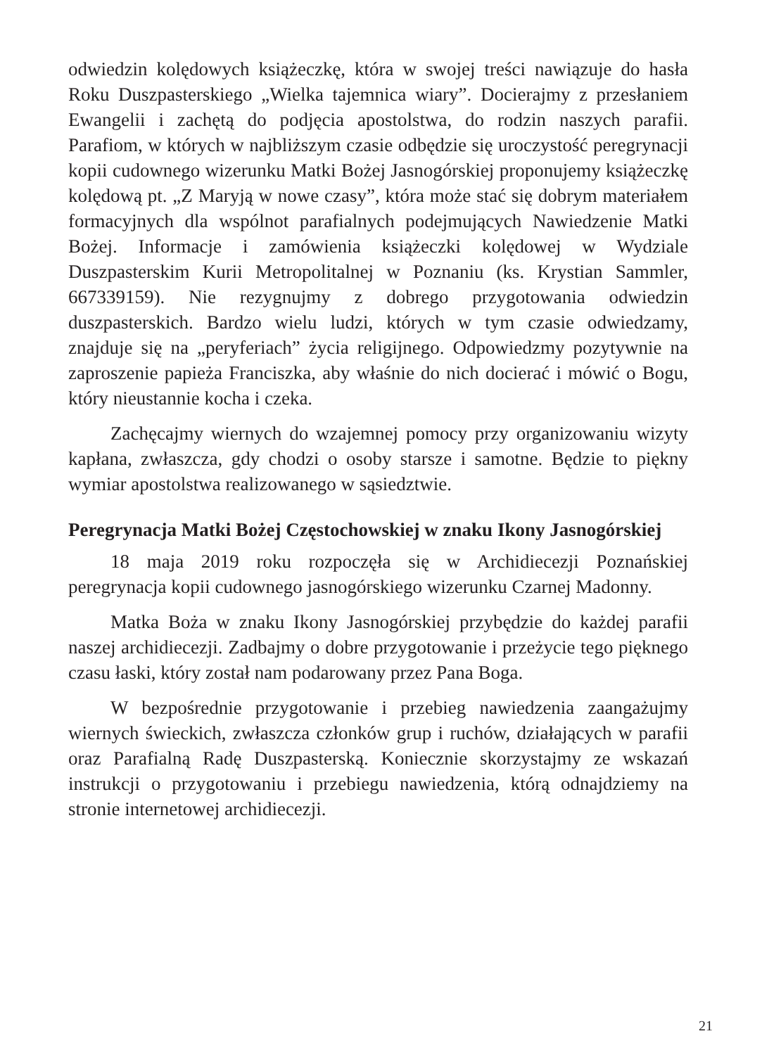odwiedzin kolędowych książeczkę, która w swojej treści nawiązuje do hasła Roku Duszpasterskiego „Wielka tajemnica wiary”. Docierajmy z przesłaniem Ewangelii i zachętą do podjęcia apostolstwa, do rodzin naszych parafii. Parafiom, w których w najbliższym czasie odbędzie się uroczystość peregrynacji kopii cudownego wizerunku Matki Bożej Jasnogórskiej proponujemy książeczkę kolędową pt. „Z Maryją w nowe czasy”, która może stać się dobrym materiałem formacyjnych dla wspólnot parafialnych podejmujących Nawiedzenie Matki Bożej. Informacje i zamówienia książeczki kolędowej w Wydziale Duszpasterskim Kurii Metropolitalnej w Poznaniu (ks. Krystian Sammler, 667339159). Nie rezygnujmy z dobrego przygotowania odwiedzin duszpasterskich. Bardzo wielu ludzi, których w tym czasie odwiedzamy, znajduje się na „peryferiach” życia religijnego. Odpowiedzmy pozytywnie na zaproszenie papieża Franciszka, aby właśnie do nich docierać i mówić o Bogu, który nieustannie kocha i czeka.
Zachęcajmy wiernych do wzajemnej pomocy przy organizowaniu wizyty kapłana, zwłaszcza, gdy chodzi o osoby starsze i samotne. Będzie to piękny wymiar apostolstwa realizowanego w sąsiedztwie.
Peregrynacja Matki Bożej Częstochowskiej w znaku Ikony Jasnogórskiej
18 maja 2019 roku rozpoczęła się w Archidiecezji Poznańskiej peregrynacja kopii cudownego jasnogórskiego wizerunku Czarnej Madonny.
Matka Boża w znaku Ikony Jasnogórskiej przybędzie do każdej parafii naszej archidiecezji. Zadbajmy o dobre przygotowanie i przeżycie tego pięknego czasu łaski, który został nam podarowany przez Pana Boga.
W bezpośrednie przygotowanie i przebieg nawiedzenia zaangażujmy wiernych świeckich, zwłaszcza członków grup i ruchów, działających w parafii oraz Parafialną Radę Duszpasterską. Koniecznie skorzystajmy ze wskazań instrukcji o przygotowaniu i przebiegu nawiedzenia, którą odnajdziemy na stronie internetowej archidiecezji.
21